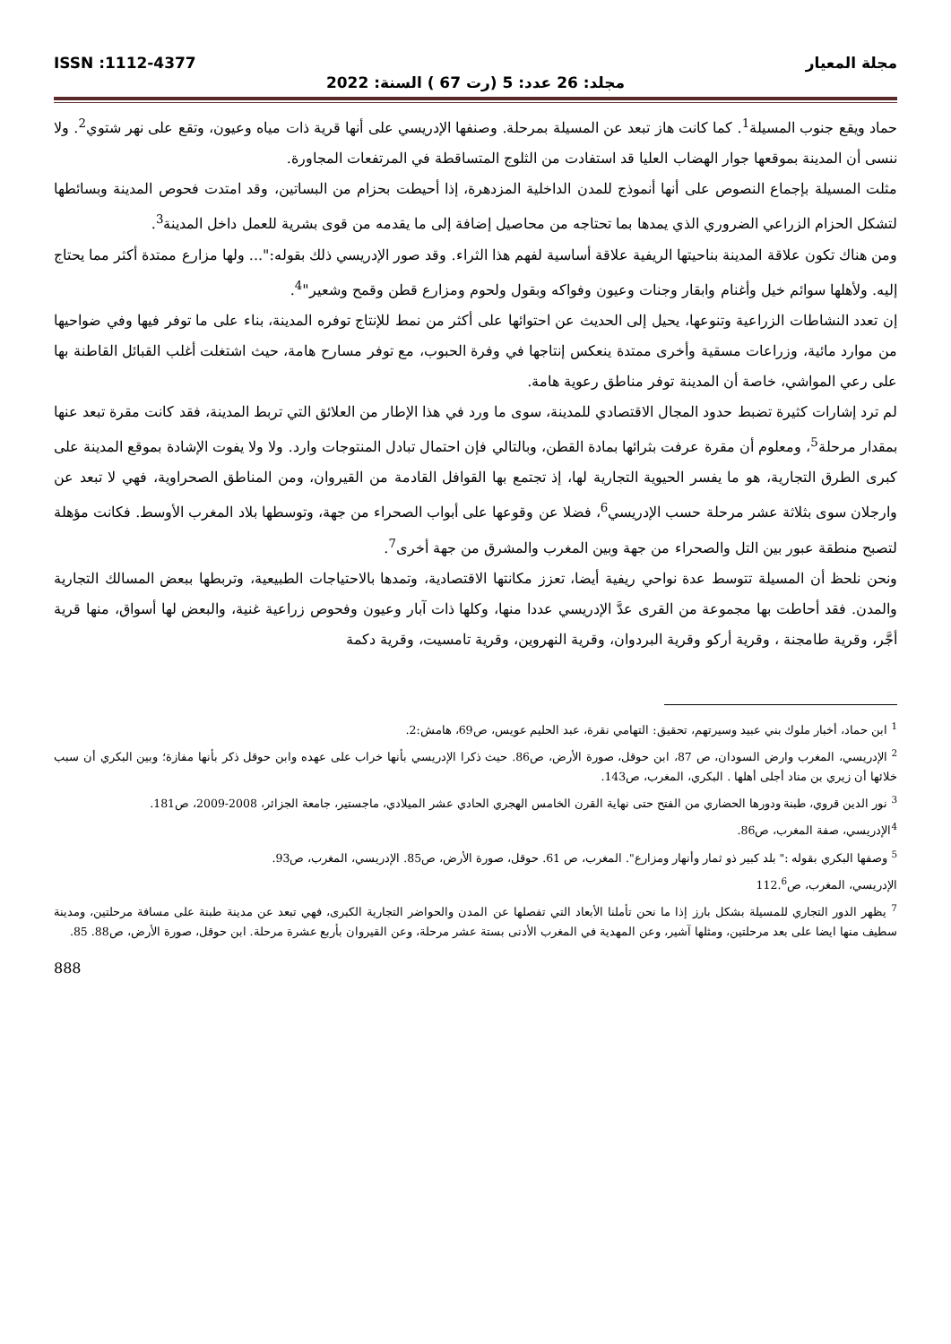مجلة المعيار ISSN :1112-4377
مجلد: 26 عدد: 5 (رت 67 ) السنة: 2022
حماد ويقع جنوب المسيلة<sup>1</sup>. كما كانت هاز تبعد عن المسيلة بمرحلة. وصنفها الإدريسي على أنها قرية ذات مياه وعيون، وتقع على نهر شتوي<sup>2</sup>. ولا ننسى أن المدينة بموقعها جوار الهضاب العليا قد استفادت من الثلوج المتساقطة في المرتفعات المجاورة.
مثلت المسيلة بإجماع النصوص على أنها أنموذج للمدن الداخلية المزدهرة، إذا أحيطت بحزام من البساتين، وقد امتدت فحوص المدينة وبسائطها لتشكل الحزام الزراعي الضروري الذي يمدها بما تحتاجه من محاصيل إضافة إلى ما يقدمه من قوى بشرية للعمل داخل المدينة<sup>3</sup>.
ومن هناك تكون علاقة المدينة بناحيتها الريفية علاقة أساسية لفهم هذا الثراء. وقد صور الإدريسي ذلك بقوله:"... ولها مزارع ممتدة أكثر مما يحتاج إليه. ولأهلها سوائم خيل وأغنام وابقار وجنات وعيون وفواكه وبقول ولحوم ومزارع قطن وقمح وشعير"<sup>4</sup>.
إن تعدد النشاطات الزراعية وتنوعها، يحيل إلى الحديث عن احتوائها على أكثر من نمط للإنتاج توفره المدينة، بناء على ما توفر فيها وفي ضواحيها من موارد مائية، وزراعات مسقية وأخرى ممتدة ينعكس إنتاجها في وفرة الحبوب، مع توفر مسارح هامة، حيث اشتغلت أغلب القبائل القاطنة بها على رعي المواشي، خاصة أن المدينة توفر مناطق رعوية هامة.
لم ترد إشارات كثيرة تضبط حدود المجال الاقتصادي للمدينة، سوى ما ورد في هذا الإطار من العلائق التي تربط المدينة، فقد كانت مقرة تبعد عنها بمقدار مرحلة<sup>5</sup>، ومعلوم أن مقرة عرفت بثرائها بمادة القطن، وبالتالي فإن احتمال تبادل المنتوجات وارد. ولا ولا يفوت الإشادة بموقع المدينة على كبرى الطرق التجارية، هو ما يفسر الحيوية التجارية لها، إذ تجتمع بها القوافل القادمة من القيروان، ومن المناطق الصحراوية، فهي لا تبعد عن وارجلان سوى بثلاثة عشر مرحلة حسب الإدريسي<sup>6</sup>، فضلا عن وقوعها على أبواب الصحراء من جهة، وتوسطها بلاد المغرب الأوسط. فكانت مؤهلة لتصبح منطقة عبور بين التل والصحراء من جهة وبين المغرب والمشرق من جهة أخرى<sup>7</sup>.
ونحن نلحظ أن المسيلة تتوسط عدة نواحي ريفية أيضا، تعزز مكانتها الاقتصادية، وتمدها بالاحتياجات الطبيعية، وتربطها ببعض المسالك التجارية والمدن. فقد أحاطت بها مجموعة من القرى عدَّ الإدريسي عددا منها، وكلها ذات آبار وعيون وفحوص زراعية غنية، والبعض لها أسواق، منها قرية أجَّر، وقرية طامجنة ، وقرية أركو وقرية البردوان، وقرية النهروين، وقرية تامسيت، وقرية دكمة
<sup>1</sup> ابن حماد، أخبار ملوك بني عبيد وسيرتهم، تحقيق: التهامي نقرة، عبد الحليم عويس، ص69، هامش:2.
<sup>2</sup> الإدريسي، المغرب وارض السودان، ص 87، ابن حوقل، صورة الأرض، ص86. حيث ذكرا الإدريسي بأنها خراب على عهده وابن حوقل ذكر بأنها مفازة؛ وبين البكري أن سبب خلائها أن زيري بن مناد أجلى أهلها . البكري، المغرب، ص143.
<sup>3</sup> نور الدين قروي، طبنة ودورها الحضاري من الفتح حتى نهاية القرن الخامس الهجري الحادي عشر الميلادي، ماجستير، جامعة الجزائر، 2008-2009، ص181.
<sup>4</sup> الإدريسي، صفة المغرب، ص86.
<sup>5</sup> وصفها البكري بقوله :" بلد كبير ذو ثمار وأنهار ومزارع". المغرب، ص 61. حوقل، صورة الأرض، ص85. الإدريسي، المغرب، ص93.
الإدريسي، المغرب، ص112.<sup>6</sup>
<sup>7</sup> يظهر الدور التجاري للمسيلة بشكل بارز إذا ما نحن تأملنا الأبعاد التي تفصلها عن المدن والحواضر التجارية الكبرى، فهي تبعد عن مدينة طبنة على مسافة مرحلتين، ومدينة سطيف منها ايضا على بعد مرحلتين، ومثلها آشير، وعن المهدية في المغرب الأدنى بستة عشر مرحلة، وعن القيروان بأربع عشرة مرحلة. ابن حوقل، صورة الأرض، ص88. 85.
888